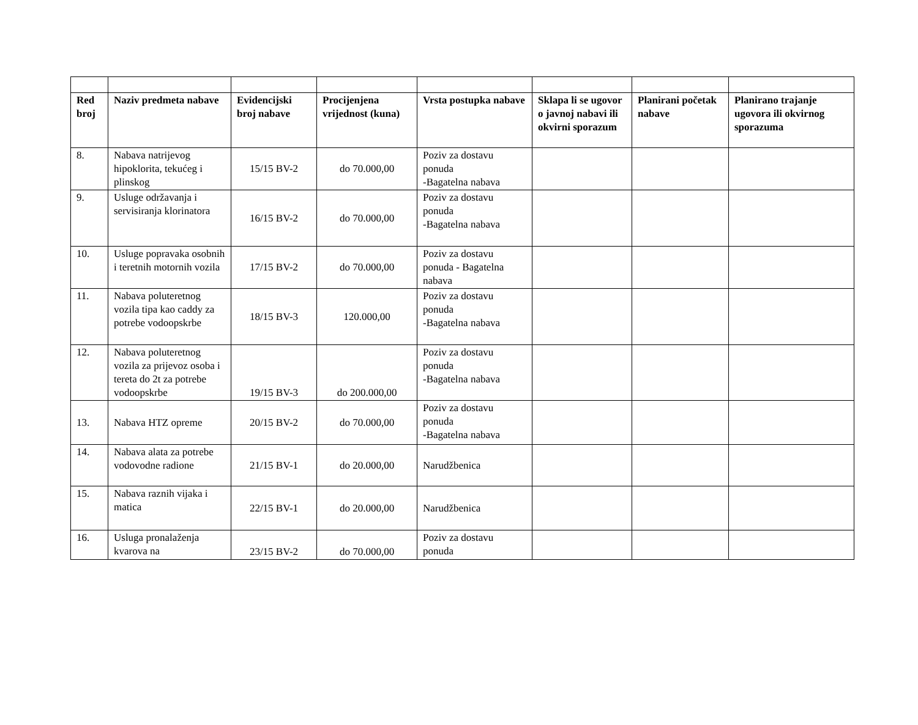| Red broj | Naziv predmeta nabave | Evidencijski broj nabave | Procijenjena vrijednost (kuna) | Vrsta postupka nabave | Sklapa li se ugovor o javnoj nabavi ili okvirni sporazum | Planirani početak nabave | Planirano trajanje ugovora ili okvirnog sporazuma |
| --- | --- | --- | --- | --- | --- | --- | --- |
| 8. | Nabava natrijevog hipoklorita, tekućeg i plinskog | 15/15 BV-2 | do 70.000,00 | Poziv za dostavu ponuda -Bagatelna nabava | | | |
| 9. | Usluge održavanja i servisiranja klorinatora | 16/15 BV-2 | do 70.000,00 | Poziv za dostavu ponuda -Bagatelna nabava | | | |
| 10. | Usluge popravaka osobnih i teretnih motornih vozila | 17/15 BV-2 | do 70.000,00 | Poziv za dostavu ponuda - Bagatelna nabava | | | |
| 11. | Nabava poluteretnog vozila tipa kao caddy za potrebe vodoopskrbe | 18/15 BV-3 | 120.000,00 | Poziv za dostavu ponuda -Bagatelna nabava | | | |
| 12. | Nabava poluteretnog vozila za prijevoz osoba i tereta do 2t za potrebe vodoopskrbe | 19/15 BV-3 | do 200.000,00 | Poziv za dostavu ponuda -Bagatelna nabava | | | |
| 13. | Nabava HTZ opreme | 20/15 BV-2 | do 70.000,00 | Poziv za dostavu ponuda -Bagatelna nabava | | | |
| 14. | Nabava alata za potrebe vodovodne radione | 21/15 BV-1 | do 20.000,00 | Narudžbenica | | | |
| 15. | Nabava raznih vijaka i matica | 22/15 BV-1 | do 20.000,00 | Narudžbenica | | | |
| 16. | Usluga pronalaženja kvarova na | 23/15 BV-2 | do 70.000,00 | Poziv za dostavu ponuda | | | |